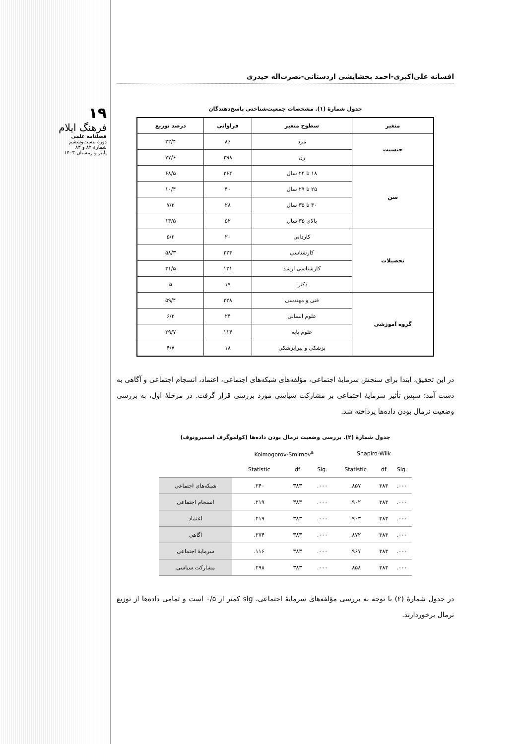١٩
فرهنگ ایلام
فصلنامه علمی
دورهٔ بیست‌وششم
شمارهٔ ۸۲ و ۸۳
پاییز و زمستان ۱۴۰۳
افسانه علی‌اکبری-احمد بخشایشی اردستانی-نصرت‌اله حیدری
جدول شمارهٔ (۱). مشخصات جمعیت‌شناختی پاسخ‌دهندگان
| متغیر | سطوح متغیر | فراوانی | درصد توزیع |
| --- | --- | --- | --- |
| جنسیت | مرد | ۸۶ | ۲۲/۴ |
| | زن | ۲۹۸ | ۷۷/۶ |
| سن | ۱۸ تا ۲۴ سال | ۲۶۴ | ۶۸/۵ |
| | ۲۵ تا ۲۹ سال | ۴۰ | ۱۰/۴ |
| | ۳۰ تا ۳۵ سال | ۲۸ | ۷/۳ |
| | بالای ۳۵ سال | ۵۲ | ۱۳/۵ |
| تحصیلات | کاردانی | ۲۰ | ۵/۲ |
| | کارشناسی | ۲۲۴ | ۵۸/۳ |
| | کارشناسی ارشد | ۱۲۱ | ۳۱/۵ |
| | دکترا | ۱۹ | ۵ |
| گروه آموزشی | فنی و مهندسی | ۲۲۸ | ۵۹/۴ |
| | علوم انسانی | ۲۴ | ۶/۳ |
| | علوم پایه | ۱۱۴ | ۲۹/۷ |
| | پزشکی و پیراپزشکی | ۱۸ | ۴/۷ |
در این تحقیق، ابتدا برای سنجش سرمایهٔ اجتماعی، مؤلفه‌های شبکه‌های اجتماعی، اعتماد، انسجام اجتماعی و آگاهی به دست آمد؛ سپس تأثیر سرمایهٔ اجتماعی بر مشارکت سیاسی مورد بررسی قرار گرفت. در مرحلهٔ اول، به بررسی وضعیت نرمال بودن داده‌ها پرداخته شد.
جدول شمارهٔ (۲). بررسی وضعیت نرمال بودن داده‌ها (کولموگرف اسمیرونوف)
| | Kolmogorov-Smirnov<sup>a</sup> | | | Shapiro-Wilk | | |
| --- | --- | --- | --- | --- | --- | --- |
| | Statistic | df | Sig. | Statistic | df | Sig. |
| شبکه‌های اجتماعی | .۲۴۰ | ۳۸۳ | .۰۰۰ | .۸۵۷ | ۳۸۳ | .۰۰۰ |
| انسجام اجتماعی | .۲۱۹ | ۳۸۳ | .۰۰۰ | .۹۰۲ | ۳۸۳ | .۰۰۰ |
| اعتماد | .۲۱۹ | ۳۸۳ | .۰۰۰ | .۹۰۳ | ۳۸۳ | .۰۰۰ |
| آگاهی | .۲۷۴ | ۳۸۳ | .۰۰۰ | .۸۷۲ | ۳۸۳ | .۰۰۰ |
| سرمایهٔ اجتماعی | .۱۱۶ | ۳۸۳ | .۰۰۰ | .۹۶۷ | ۳۸۳ | .۰۰۰ |
| مشارکت سیاسی | .۲۹۸ | ۳۸۳ | .۰۰۰ | .۸۵۸ | ۳۸۳ | .۰۰۰ |
در جدول شمارهٔ (۲) با توجه به بررسی مؤلفه‌های سرمایهٔ اجتماعی، sig کمتر از ۰/۵ است و تمامی داده‌ها از توزیع نرمال برخوردارند.